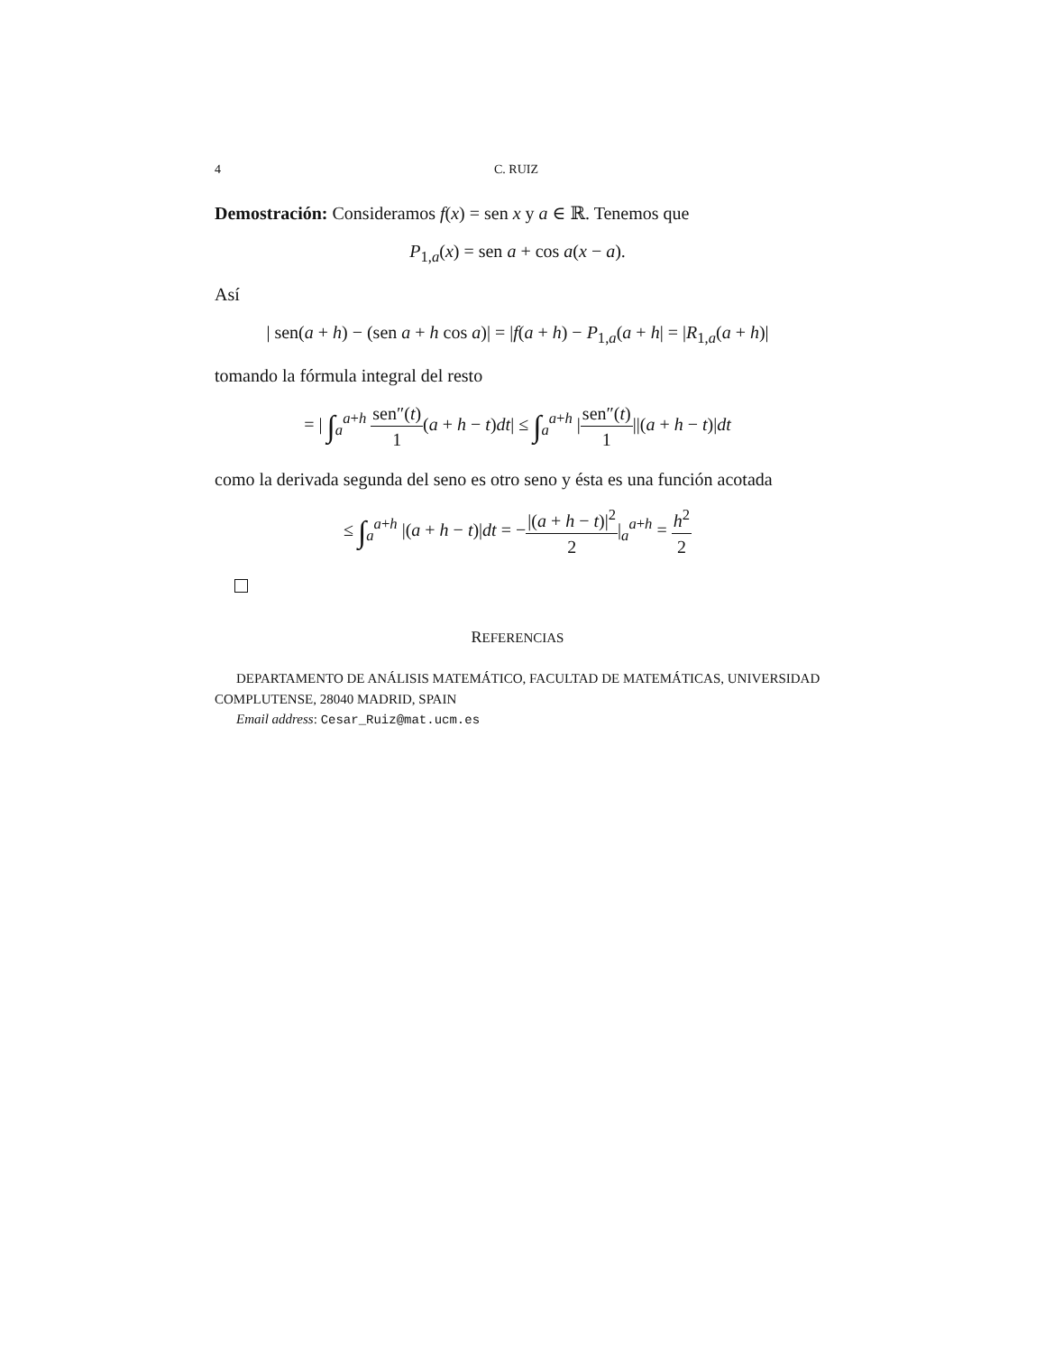4 C. RUIZ
Demostración: Consideramos f(x) = sen x y a ∈ ℝ. Tenemos que
P<sub>1,a</sub>(x) = sen a + cos a(x − a).
Así
| sen(a + h) − (sen a + h cos a)| = |f(a + h) − P<sub>1,a</sub>(a + h| = |R<sub>1,a</sub>(a + h)|
tomando la fórmula integral del resto
= | ∫<sub>a</sub><sup>a+h</sup> sen″(t) 1(a + h − t)dt| ≤ ∫<sub>a</sub><sup>a+h</sup> |sen″(t) 1||(a + h − t)|dt
como la derivada segunda del seno es otro seno y ésta es una función acotada
≤ ∫<sub>a</sub><sup>a+h</sup> |(a + h − t)|dt = −|(a + h − t)|<sup>2</sup> 2|<sub>a</sub><sup>a+h</sup> = h<sup>2</sup> 2
REFERENCIAS
DEPARTAMENTO DE ANÁLISIS MATEMÁTICO, FACULTAD DE MATEMÁTICAS, UNIVERSIDAD COMPLUTENSE, 28040 MADRID, SPAIN
Email address: Cesar_Ruiz@mat.ucm.es